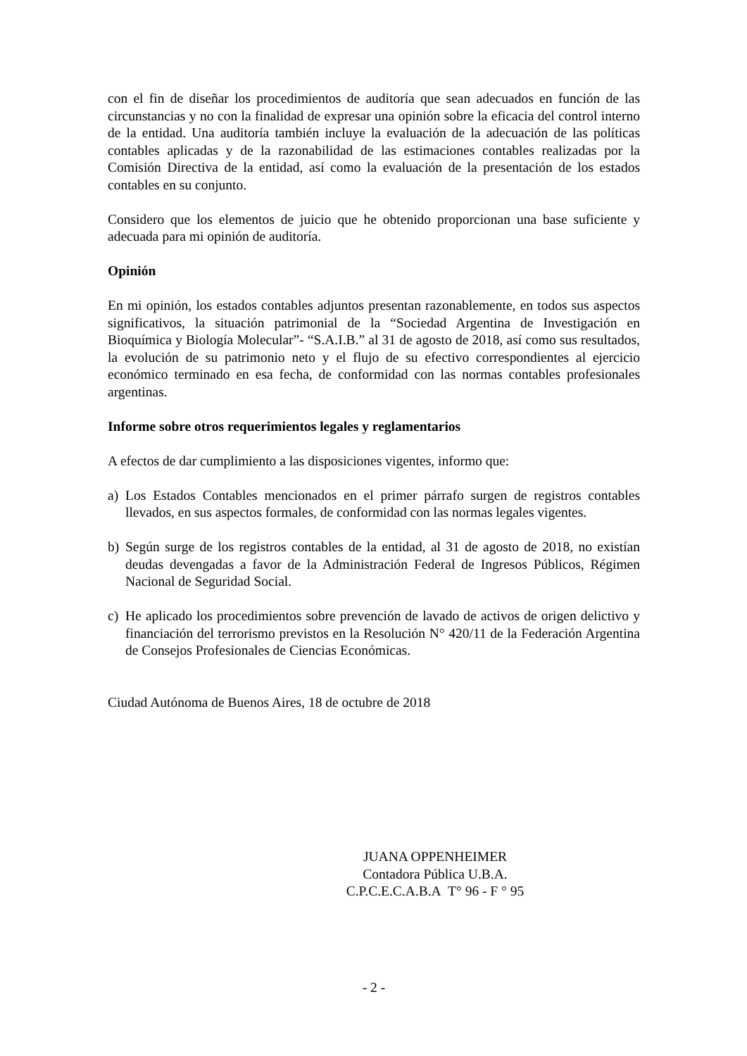con el fin de diseñar los procedimientos de auditoría que sean adecuados en función de las circunstancias y no con la finalidad de expresar una opinión sobre la eficacia del control interno de la entidad. Una auditoría también incluye la evaluación de la adecuación de las políticas contables aplicadas y de la razonabilidad de las estimaciones contables realizadas por la Comisión Directiva de la entidad, así como la evaluación de la presentación de los estados contables en su conjunto.
Considero que los elementos de juicio que he obtenido proporcionan una base suficiente y adecuada para mi opinión de auditoría.
Opinión
En mi opinión, los estados contables adjuntos presentan razonablemente, en todos sus aspectos significativos, la situación patrimonial de la “Sociedad Argentina de Investigación en Bioquímica y Biología Molecular”- “S.A.I.B.” al 31 de agosto de 2018, así como sus resultados, la evolución de su patrimonio neto y el flujo de su efectivo correspondientes al ejercicio económico terminado en esa fecha, de conformidad con las normas contables profesionales argentinas.
Informe sobre otros requerimientos legales y reglamentarios
A efectos de dar cumplimiento a las disposiciones vigentes, informo que:
a) Los Estados Contables mencionados en el primer párrafo surgen de registros contables llevados, en sus aspectos formales, de conformidad con las normas legales vigentes.
b) Según surge de los registros contables de la entidad, al 31 de agosto de 2018, no existían deudas devengadas a favor de la Administración Federal de Ingresos Públicos, Régimen Nacional de Seguridad Social.
c) He aplicado los procedimientos sobre prevención de lavado de activos de origen delictivo y financiación del terrorismo previstos en la Resolución N° 420/11 de la Federación Argentina de Consejos Profesionales de Ciencias Económicas.
Ciudad Autónoma de Buenos Aires, 18 de octubre de 2018
JUANA OPPENHEIMER
Contadora Pública U.B.A.
C.P.C.E.C.A.B.A T° 96 - F ° 95
- 2 -